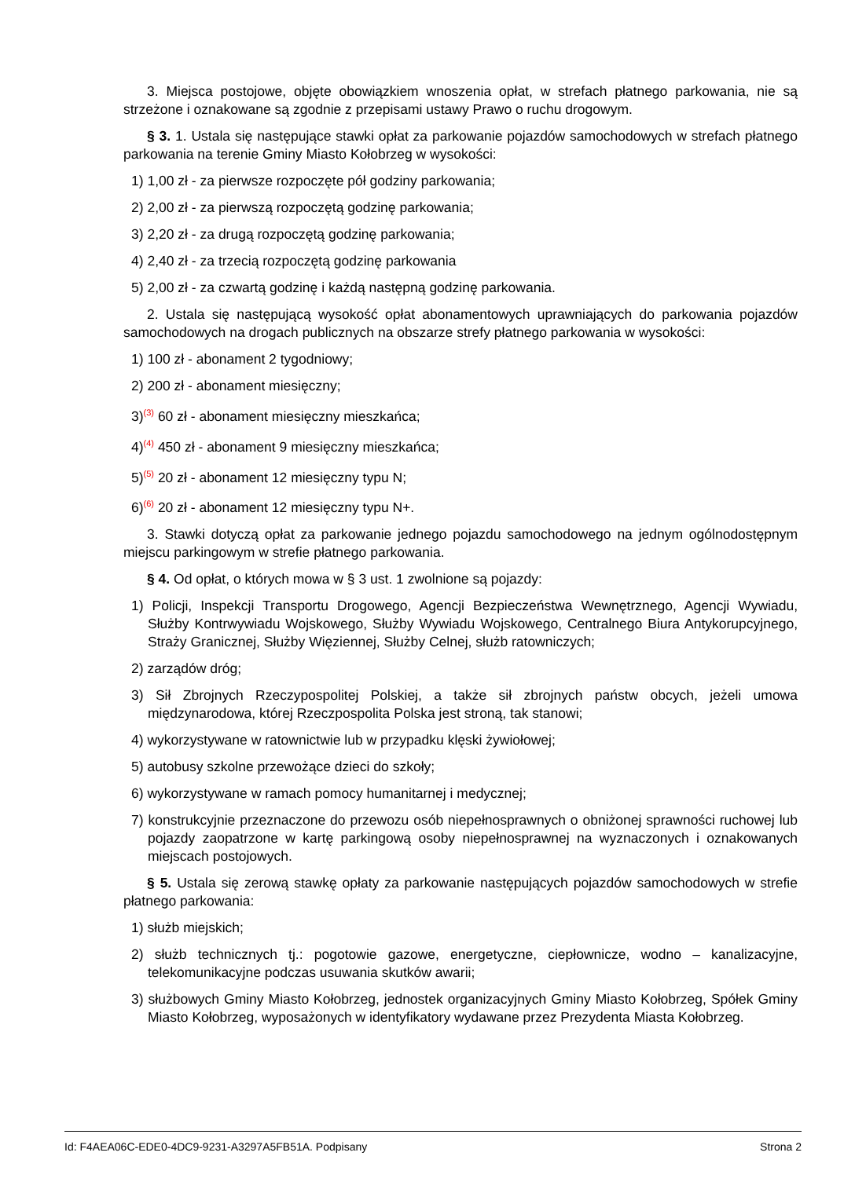3. Miejsca postojowe, objęte obowiązkiem wnoszenia opłat, w strefach płatnego parkowania, nie są strzeżone i oznakowane są zgodnie z przepisami ustawy Prawo o ruchu drogowym.
§ 3. 1. Ustala się następujące stawki opłat za parkowanie pojazdów samochodowych w strefach płatnego parkowania na terenie Gminy Miasto Kołobrzeg w wysokości:
1) 1,00 zł - za pierwsze rozpoczęte pół godziny parkowania;
2) 2,00 zł - za pierwszą rozpoczętą godzinę parkowania;
3) 2,20 zł - za drugą rozpoczętą godzinę parkowania;
4) 2,40 zł - za trzecią rozpoczętą godzinę parkowania
5) 2,00 zł - za czwartą godzinę i każdą następną godzinę parkowania.
2. Ustala się następującą wysokość opłat abonamentowych uprawniających do parkowania pojazdów samochodowych na drogach publicznych na obszarze strefy płatnego parkowania w wysokości:
1) 100 zł - abonament 2 tygodniowy;
2) 200 zł - abonament miesięczny;
3)<sup>(3)</sup> 60 zł - abonament miesięczny mieszkańca;
4)<sup>(4)</sup> 450 zł - abonament 9 miesięczny mieszkańca;
5)<sup>(5)</sup> 20 zł - abonament 12 miesięczny typu N;
6)<sup>(6)</sup> 20 zł - abonament 12 miesięczny typu N+.
3. Stawki dotyczą opłat za parkowanie jednego pojazdu samochodowego na jednym ogólnodostępnym miejscu parkingowym w strefie płatnego parkowania.
§ 4. Od opłat, o których mowa w § 3 ust. 1 zwolnione są pojazdy:
1) Policji, Inspekcji Transportu Drogowego, Agencji Bezpieczeństwa Wewnętrznego, Agencji Wywiadu, Służby Kontrwywiadu Wojskowego, Służby Wywiadu Wojskowego, Centralnego Biura Antykorupcyjnego, Straży Granicznej, Służby Więziennej, Służby Celnej, służb ratowniczych;
2) zarządów dróg;
3) Sił Zbrojnych Rzeczypospolitej Polskiej, a także sił zbrojnych państw obcych, jeżeli umowa międzynarodowa, której Rzeczpospolita Polska jest stroną, tak stanowi;
4) wykorzystywane w ratownictwie lub w przypadku klęski żywiołowej;
5) autobusy szkolne przewożące dzieci do szkoły;
6) wykorzystywane w ramach pomocy humanitarnej i medycznej;
7) konstrukcyjnie przeznaczone do przewozu osób niepełnosprawnych o obniżonej sprawności ruchowej lub pojazdy zaopatrzone w kartę parkingową osoby niepełnosprawnej na wyznaczonych i oznakowanych miejscach postojowych.
§ 5. Ustala się zerową stawkę opłaty za parkowanie następujących pojazdów samochodowych w strefie płatnego parkowania:
1) służb miejskich;
2) służb technicznych tj.: pogotowie gazowe, energetyczne, ciepłownicze, wodno – kanalizacyjne, telekomunikacyjne podczas usuwania skutków awarii;
3) służbowych Gminy Miasto Kołobrzeg, jednostek organizacyjnych Gminy Miasto Kołobrzeg, Spółek Gminy Miasto Kołobrzeg, wyposażonych w identyfikatory wydawane przez Prezydenta Miasta Kołobrzeg.
Id: F4AEA06C-EDE0-4DC9-9231-A3297A5FB51A. Podpisany Strona 2